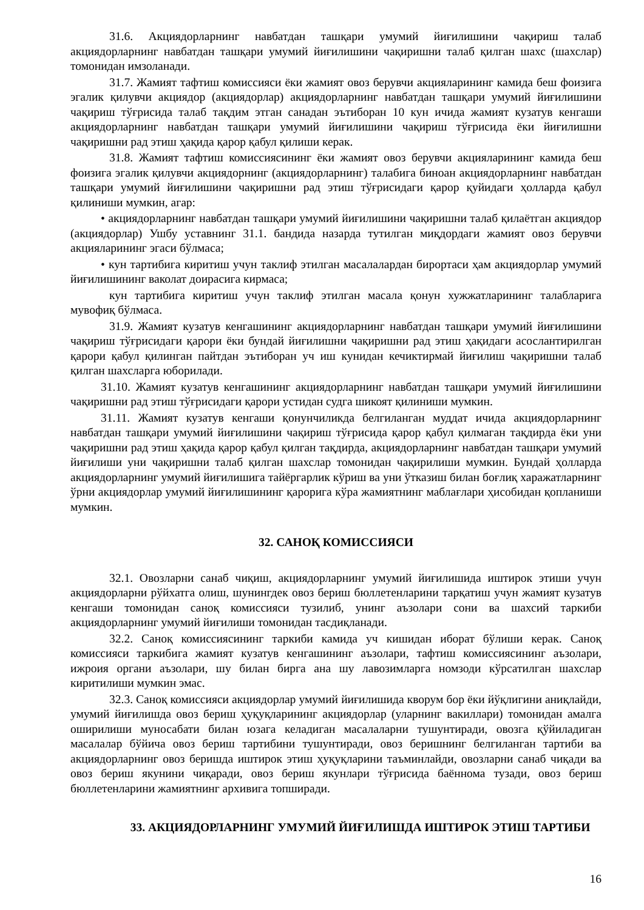31.6. Акциядорларнинг навбатдан ташқари умумий йиғилишини чақириш талаб акциядорларнинг навбатдан ташқари умумий йиғилишини чақиришни талаб қилган шахс (шахслар) томонидан имзоланади.
31.7. Жамият тафтиш комиссияси ёки жамият овоз берувчи акцияларининг камида беш фоизига эгалик қилувчи акциядор (акциядорлар) акциядорларнинг навбатдан ташқари умумий йиғилишини чақириш тўғрисида талаб тақдим этган санадан эътиборан 10 кун ичида жамият кузатув кенгаши акциядорларнинг навбатдан ташқари умумий йиғилишини чақириш тўғрисида ёки йиғилишни чақиришни рад этиш ҳақида қарор қабул қилиши керак.
31.8. Жамият тафтиш комиссиясининг ёки жамият овоз берувчи акцияларининг камида беш фоизига эгалик қилувчи акциядорнинг (акциядорларнинг) талабига биноан акциядорларнинг навбатдан ташқари умумий йиғилишини чақиришни рад этиш тўғрисидаги қарор қуйидаги ҳолларда қабул қилиниши мумкин, агар:
• акциядорларнинг навбатдан ташқари умумий йиғилишини чақиришни талаб қилаётган акциядор (акциядорлар) Ушбу уставнинг 31.1. бандида назарда тутилган миқдордаги жамият овоз берувчи акцияларининг эгаси бўлмаса;
• кун тартибига киритиш учун таклиф этилган масалалардан бирортаси ҳам акциядорлар умумий йиғилишининг ваколат доирасига кирмаса;
кун тартибига киритиш учун таклиф этилган масала қонун хужжатларининг талабларига мувофиқ бўлмаса.
31.9. Жамият кузатув кенгашининг акциядорларнинг навбатдан ташқари умумий йиғилишини чақириш тўғрисидаги қарори ёки бундай йиғилишни чақиришни рад этиш ҳақидаги асослантирилган қарори қабул қилинган пайтдан эътиборан уч иш кунидан кечиктирмай йиғилиш чақиришни талаб қилган шахсларга юборилади.
31.10. Жамият кузатув кенгашининг акциядорларнинг навбатдан ташқари умумий йиғилишини чақиришни рад этиш тўғрисидаги қарори устидан судга шикоят қилиниши мумкин.
31.11. Жамият кузатув кенгаши қонунчиликда белгиланган муддат ичида акциядорларнинг навбатдан ташқари умумий йиғилишини чақириш тўғрисида қарор қабул қилмаган тақдирда ёки уни чақиришни рад этиш ҳақида қарор қабул қилган тақдирда, акциядорларнинг навбатдан ташқари умумий йиғилиши уни чақиришни талаб қилган шахслар томонидан чақирилиши мумкин. Бундай ҳолларда акциядорларнинг умумий йиғилишига тайёргарлик кўриш ва уни ўтказиш билан боғлиқ харажатларнинг ўрни акциядорлар умумий йиғилишининг қарорига кўра жамиятнинг маблағлари ҳисобидан қопланиши мумкин.
32. САНОҚ КОМИССИЯСИ
32.1. Овозларни санаб чиқиш, акциядорларнинг умумий йиғилишида иштирок этиши учун акциядорларни рўйхатга олиш, шунингдек овоз бериш бюллетенларини тарқатиш учун жамият кузатув кенгаши томонидан саноқ комиссияси тузилиб, унинг аъзолари сони ва шахсий таркиби акциядорларнинг умумий йиғилиши томонидан тасдиқланади.
32.2. Саноқ комиссиясининг таркиби камида уч кишидан иборат бўлиши керак. Саноқ комиссияси таркибига жамият кузатув кенгашининг аъзолари, тафтиш комиссиясининг аъзолари, ижроия органи аъзолари, шу билан бирга ана шу лавозимларга номзоди кўрсатилган шахслар киритилиши мумкин эмас.
32.3. Саноқ комиссияси акциядорлар умумий йиғилишида кворум бор ёки йўқлигини аниқлайди, умумий йиғилишда овоз бериш ҳуқуқларининг акциядорлар (уларнинг вакиллари) томонидан амалга оширилиши муносабати билан юзага келадиган масалаларни тушунтиради, овозга қўйиладиган масалалар бўйича овоз бериш тартибини тушунтиради, овоз беришнинг белгиланган тартиби ва акциядорларнинг овоз беришда иштирок этиш ҳуқуқларини таъминлайди, овозларни санаб чиқади ва овоз бериш якунини чиқаради, овоз бериш якунлари тўғрисида баённома тузади, овоз бериш бюллетенларини жамиятнинг архивига топширади.
33. АКЦИЯДОРЛАРНИНГ УМУМИЙ ЙИҒИЛИШДА ИШТИРОК ЭТИШ ТАРТИБИ
16